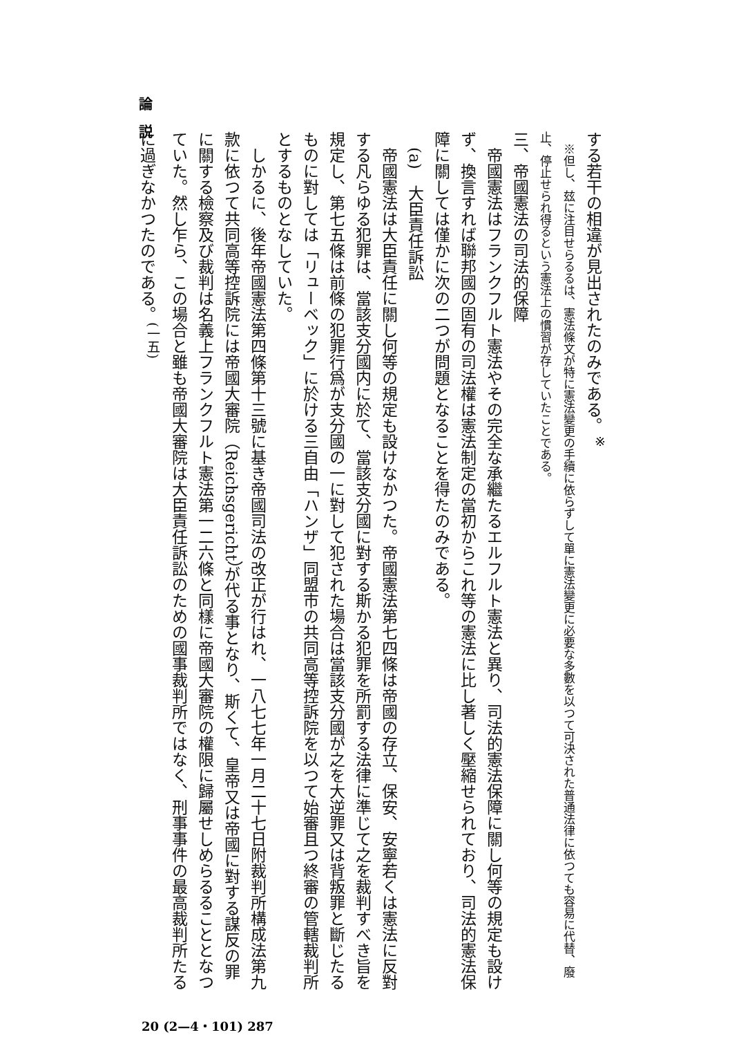する若干の相違が見出されたのみである。<sup>※</sup>
　※但し、玆に注目せらるるは、憲法條文が特に憲法變更の手續に依らずして單に憲法變更に必要な多數を以つて可決された普通法律に依つても容易に代替、廢止、停止せられ得るという憲法上の慣習が存していたことである。
三、帝國憲法の司法的保障
　帝國憲法はフランクフルト憲法やその完全な承繼たるエルフルト憲法と異り、司法的憲法保障に關し何等の規定も設けず、換言すれば聯邦國の固有の司法權は憲法制定の當初からこれ等の憲法に比し著しく壓縮せられており、司法的憲法保障に關しては僅かに次の二つが問題となることを得たのみである。
　(a)　大臣責任訴訟
　帝國憲法は大臣責任に關し何等の規定も設けなかつた。帝國憲法第七四條は帝國の存立、保安、安寧若くは憲法に反對する凡らゆる犯罪は、當該支分國内に於て、當該支分國に對する斯かる犯罪を所罰する法律に準じて之を裁判すべき旨を規定し、第七五條は前條の犯罪行爲が支分國の一に對して犯された場合は當該支分國が之を大逆罪又は背叛罪と斷じたるものに對しては「リューベック」に於ける三自由「ハンザ」同盟市の共同高等控訴院を以つて始審且つ終審の管轄裁判所とするものとなしていた。
　しかるに、後年帝國憲法第四條第十三號に基き帝國司法の改正が行はれ、一八七七年一月二十七日附裁判所構成法第九款に依つて共同高等控訴院には帝國大審院（Reichsgericht）が代る事となり、斯くて、皇帝又は帝國に對する謀反の罪に關する檢察及び裁判は名義上フランクフルト憲法第一二六條と同樣に帝國大審院の權限に歸屬せしめらるることとなつていた。然し乍ら、この場合と雖も帝國大審院は大臣責任訴訟のための國事裁判所ではなく、刑事事件の最高裁判所たるに過ぎなかつたのである。<sup>(一五)</sup>
論　説
20 (2—4・101) 287